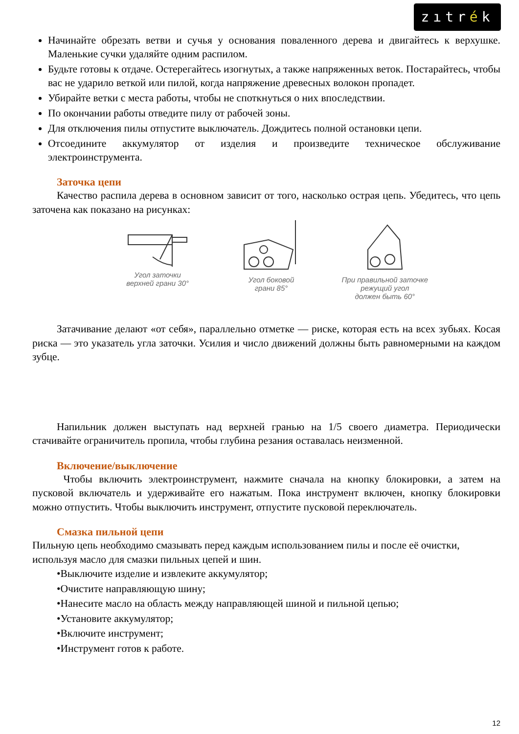zıtrék
Начинайте обрезать ветви и сучья у основания поваленного дерева и двигайтесь к верхушке. Маленькие сучки удаляйте одним распилом.
Будьте готовы к отдаче. Остерегайтесь изогнутых, а также напряженных веток. Постарайтесь, чтобы вас не ударило веткой или пилой, когда напряжение древесных волокон пропадет.
Убирайте ветки с места работы, чтобы не споткнуться о них впоследствии.
По окончании работы отведите пилу от рабочей зоны.
Для отключения пилы отпустите выключатель. Дождитесь полной остановки цепи.
Отсоедините аккумулятор от изделия и произведите техническое обслуживание электроинструмента.
Заточка цепи
Качество распила дерева в основном зависит от того, насколько острая цепь. Убедитесь, что цепь заточена как показано на рисунках:
Угол заточки
верхней грани 30°
Угол боковой
грани 85°
При правильной заточке
режущий угол
должен быть 60°
Затачивание делают «от себя», параллельно отметке — риске, которая есть на всех зубьях. Косая риска — это указатель угла заточки. Усилия и число движений должны быть равномерными на каждом зубце.
Напильник должен выступать над верхней гранью на 1/5 своего диаметра. Периодически стачивайте ограничитель пропила, чтобы глубина резания оставалась неизменной.
Включение/выключение
Чтобы включить электроинструмент, нажмите сначала на кнопку блокировки, а затем на пусковой включатель и удерживайте его нажатым. Пока инструмент включен, кнопку блокировки можно отпустить. Чтобы выключить инструмент, отпустите пусковой переключатель.
Смазка пильной цепи
Пильную цепь необходимо смазывать перед каждым использованием пилы и после её очистки, используя масло для смазки пильных цепей и шин.
•Выключите изделие и извлеките аккумулятор;
•Очистите направляющую шину;
•Нанесите масло на область между направляющей шиной и пильной цепью;
•Установите аккумулятор;
•Включите инструмент;
•Инструмент готов к работе.
12